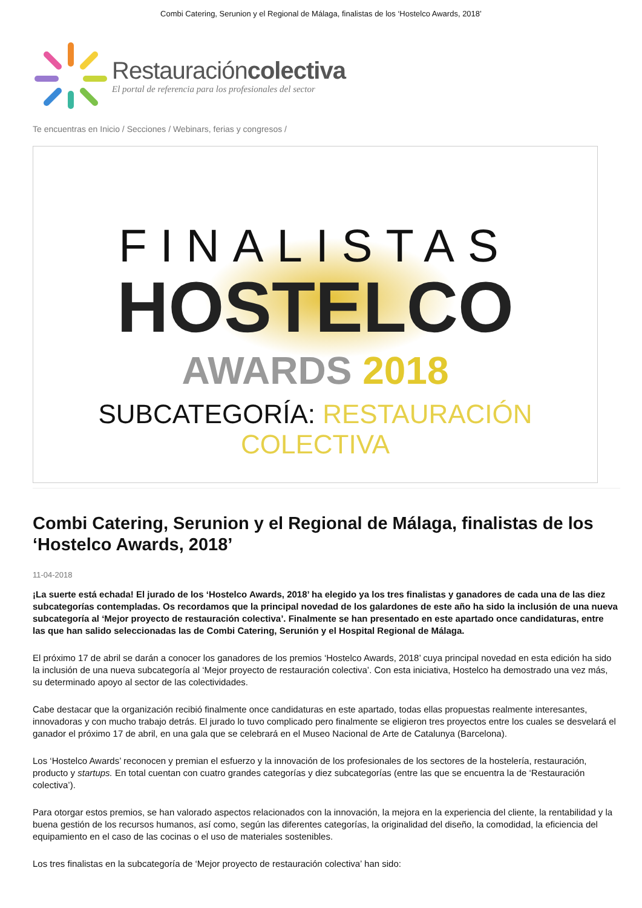Combi Catering, Serunion y el Regional de Málaga, finalistas de los ‘Hostelco Awards, 2018’
Restauracióncolectiva
El portal de referencia para los profesionales del sector
Te encuentras en Inicio / Secciones / Webinars, ferias y congresos /
FINALISTAS
HOSTELCO
AWARDS 2018
SUBCATEGORÍA: RESTAURACIÓN COLECTIVA
Combi Catering, Serunion y el Regional de Málaga, finalistas de los ‘Hostelco Awards, 2018’
11-04-2018
¡La suerte está echada! El jurado de los ‘Hostelco Awards, 2018’ ha elegido ya los tres finalistas y ganadores de cada una de las diez subcategorías contempladas. Os recordamos que la principal novedad de los galardones de este año ha sido la inclusión de una nueva subcategoría al ‘Mejor proyecto de restauración colectiva’. Finalmente se han presentado en este apartado once candidaturas, entre las que han salido seleccionadas las de Combi Catering, Serunión y el Hospital Regional de Málaga.
El próximo 17 de abril se darán a conocer los ganadores de los premios ‘Hostelco Awards, 2018’ cuya principal novedad en esta edición ha sido la inclusión de una nueva subcategoría al ‘Mejor proyecto de restauración colectiva’. Con esta iniciativa, Hostelco ha demostrado una vez más, su determinado apoyo al sector de las colectividades.
Cabe destacar que la organización recibió finalmente once candidaturas en este apartado, todas ellas propuestas realmente interesantes, innovadoras y con mucho trabajo detrás. El jurado lo tuvo complicado pero finalmente se eligieron tres proyectos entre los cuales se desvelará el ganador el próximo 17 de abril, en una gala que se celebrará en el Museo Nacional de Arte de Catalunya (Barcelona).
Los ‘Hostelco Awards’ reconocen y premian el esfuerzo y la innovación de los profesionales de los sectores de la hostelería, restauración, producto y startups. En total cuentan con cuatro grandes categorías y diez subcategorías (entre las que se encuentra la de ‘Restauración colectiva’).
Para otorgar estos premios, se han valorado aspectos relacionados con la innovación, la mejora en la experiencia del cliente, la rentabilidad y la buena gestión de los recursos humanos, así como, según las diferentes categorías, la originalidad del diseño, la comodidad, la eficiencia del equipamiento en el caso de las cocinas o el uso de materiales sostenibles.
Los tres finalistas en la subcategoría de ‘Mejor proyecto de restauración colectiva’ han sido: